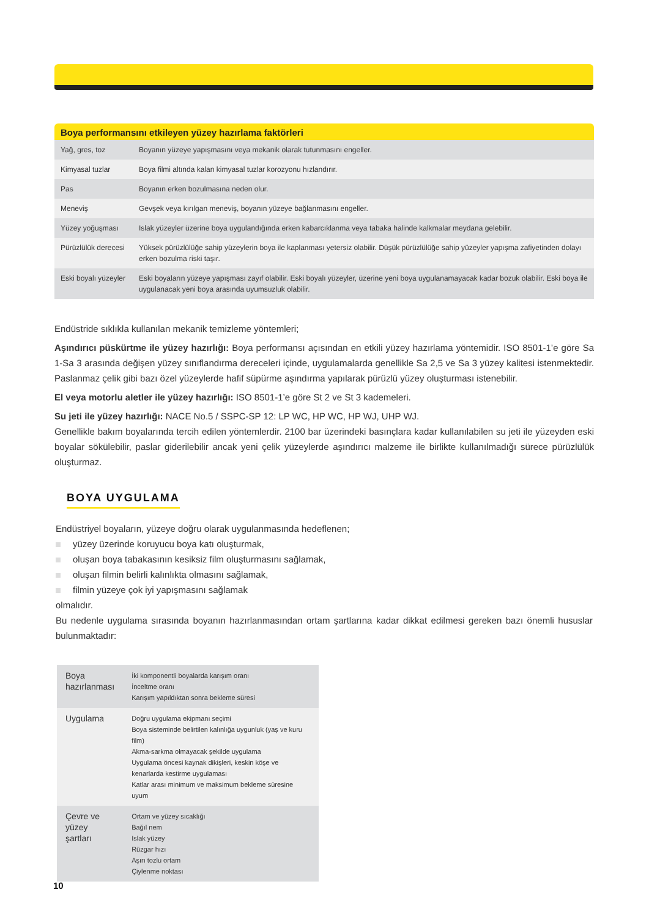Boya performansını etkileyen yüzey hazırlama faktörleri
| Yağ, gres, toz | Boyanın yüzeye yapışmasını veya mekanik olarak tutunmasını engeller. |
| Kimyasal tuzlar | Boya filmi altında kalan kimyasal tuzlar korozyonu hızlandırır. |
| Pas | Boyanın erken bozulmasına neden olur. |
| Meneviş | Gevşek veya kırılgan meneviş, boyanın yüzeye bağlanmasını engeller. |
| Yüzey yoğuşması | Islak yüzeyler üzerine boya uygulandığında erken kabarcıklanma veya tabaka halinde kalkmalar meydana gelebilir. |
| Pürüzlülük derecesi | Yüksek pürüzlülüğe sahip yüzeylerin boya ile kaplanması yetersiz olabilir. Düşük pürüzlülüğe sahip yüzeyler yapışma zafiyetinden dolayı erken bozulma riski taşır. |
| Eski boyalı yüzeyler | Eski boyaların yüzeye yapışması zayıf olabilir. Eski boyalı yüzeyler, üzerine yeni boya uygulanamayacak kadar bozuk olabilir. Eski boya ile uygulanacak yeni boya arasında uyumsuzluk olabilir. |
Endüstride sıklıkla kullanılan mekanik temizleme yöntemleri;
Aşındırıcı püskürtme ile yüzey hazırlığı: Boya performansı açısından en etkili yüzey hazırlama yöntemidir. ISO 8501-1’e göre Sa 1-Sa 3 arasında değişen yüzey sınıflandırma dereceleri içinde, uygulamalarda genellikle Sa 2,5 ve Sa 3 yüzey kalitesi istenmektedir. Paslanmaz çelik gibi bazı özel yüzeylerde hafif süpürme aşındırma yapılarak pürüzlü yüzey oluşturması istenebilir.
El veya motorlu aletler ile yüzey hazırlığı: ISO 8501-1’e göre St 2 ve St 3 kademeleri.
Su jeti ile yüzey hazırlığı: NACE No.5 / SSPC-SP 12: LP WC, HP WC, HP WJ, UHP WJ.
Genellikle bakım boyalarında tercih edilen yöntemlerdir. 2100 bar üzerindeki basınçlara kadar kullanılabilen su jeti ile yüzeyden eski boyalar sökülebilir, paslar giderilebilir ancak yeni çelik yüzeylerde aşındırıcı malzeme ile birlikte kullanılmadığı sürece pürüzlülük oluşturmaz.
BOYA UYGULAMA
Endüstriyel boyaların, yüzeye doğru olarak uygulanmasında hedeflenen;
yüzey üzerinde koruyucu boya katı oluşturmak,
oluşan boya tabakasının kesiksiz film oluşturmasını sağlamak,
oluşan filmin belirli kalınlıkta olmasını sağlamak,
filmin yüzeye çok iyi yapışmasını sağlamak
olmalıdır.
Bu nedenle uygulama sırasında boyanın hazırlanmasından ortam şartlarına kadar dikkat edilmesi gereken bazı önemli hususlar bulunmaktadır:
| Boya hazırlanması | İki komponentli boyalarda karışım oranı İnceltme oranı Karışım yapıldıktan sonra bekleme süresi |
| Uygulama | Doğru uygulama ekipmanı seçimi Boya sisteminde belirtilen kalınlığa uygunluk (yaş ve kuru film) Akma-sarkma olmayacak şekilde uygulama Uygulama öncesi kaynak dikişleri, keskin köşe ve kenarlarda kestirme uygulaması Katlar arası minimum ve maksimum bekleme süresine uyum |
| Çevre ve yüzey şartları | Ortam ve yüzey sıcaklığı Bağıl nem Islak yüzey Rüzgar hızı Aşırı tozlu ortam Çiylenme noktası |
10